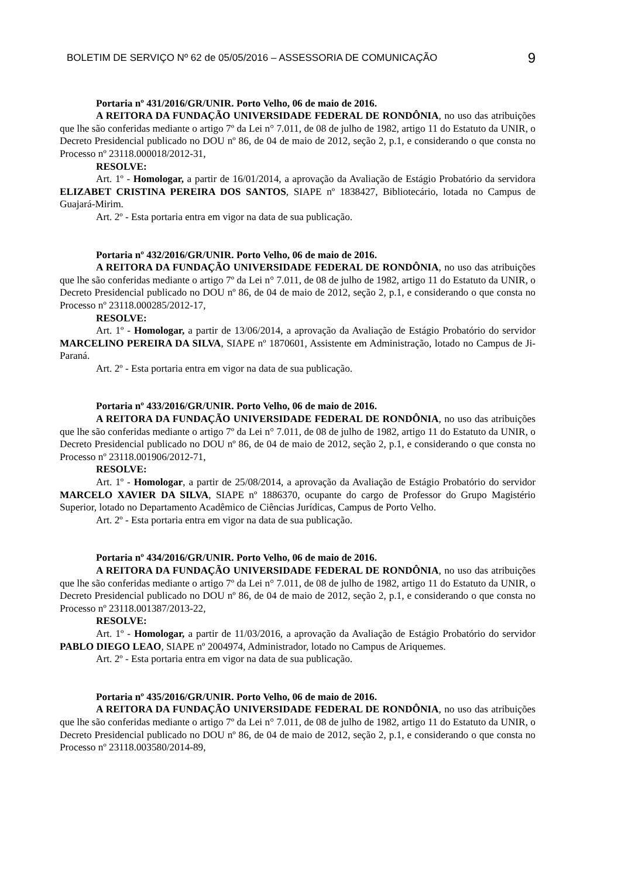BOLETIM DE SERVIÇO Nº 62 de 05/05/2016 – ASSESSORIA DE COMUNICAÇÃO 9
Portaria nº 431/2016/GR/UNIR. Porto Velho, 06 de maio de 2016.
A REITORA DA FUNDAÇÃO UNIVERSIDADE FEDERAL DE RONDÔNIA, no uso das atribuições que lhe são conferidas mediante o artigo 7º da Lei n° 7.011, de 08 de julho de 1982, artigo 11 do Estatuto da UNIR, o Decreto Presidencial publicado no DOU nº 86, de 04 de maio de 2012, seção 2, p.1, e considerando o que consta no Processo nº 23118.000018/2012-31,
RESOLVE:
Art. 1º - Homologar, a partir de 16/01/2014, a aprovação da Avaliação de Estágio Probatório da servidora ELIZABET CRISTINA PEREIRA DOS SANTOS, SIAPE nº 1838427, Bibliotecário, lotada no Campus de Guajará-Mirim.
Art. 2º - Esta portaria entra em vigor na data de sua publicação.
Portaria nº 432/2016/GR/UNIR. Porto Velho, 06 de maio de 2016.
A REITORA DA FUNDAÇÃO UNIVERSIDADE FEDERAL DE RONDÔNIA, no uso das atribuições que lhe são conferidas mediante o artigo 7º da Lei n° 7.011, de 08 de julho de 1982, artigo 11 do Estatuto da UNIR, o Decreto Presidencial publicado no DOU nº 86, de 04 de maio de 2012, seção 2, p.1, e considerando o que consta no Processo nº 23118.000285/2012-17,
RESOLVE:
Art. 1º - Homologar, a partir de 13/06/2014, a aprovação da Avaliação de Estágio Probatório do servidor MARCELINO PEREIRA DA SILVA, SIAPE nº 1870601, Assistente em Administração, lotado no Campus de Ji-Paraná.
Art. 2º - Esta portaria entra em vigor na data de sua publicação.
Portaria nº 433/2016/GR/UNIR. Porto Velho, 06 de maio de 2016.
A REITORA DA FUNDAÇÃO UNIVERSIDADE FEDERAL DE RONDÔNIA, no uso das atribuições que lhe são conferidas mediante o artigo 7º da Lei n° 7.011, de 08 de julho de 1982, artigo 11 do Estatuto da UNIR, o Decreto Presidencial publicado no DOU nº 86, de 04 de maio de 2012, seção 2, p.1, e considerando o que consta no Processo nº 23118.001906/2012-71,
RESOLVE:
Art. 1º - Homologar, a partir de 25/08/2014, a aprovação da Avaliação de Estágio Probatório do servidor MARCELO XAVIER DA SILVA, SIAPE nº 1886370, ocupante do cargo de Professor do Grupo Magistério Superior, lotado no Departamento Acadêmico de Ciências Jurídicas, Campus de Porto Velho.
Art. 2º - Esta portaria entra em vigor na data de sua publicação.
Portaria nº 434/2016/GR/UNIR. Porto Velho, 06 de maio de 2016.
A REITORA DA FUNDAÇÃO UNIVERSIDADE FEDERAL DE RONDÔNIA, no uso das atribuições que lhe são conferidas mediante o artigo 7º da Lei n° 7.011, de 08 de julho de 1982, artigo 11 do Estatuto da UNIR, o Decreto Presidencial publicado no DOU nº 86, de 04 de maio de 2012, seção 2, p.1, e considerando o que consta no Processo nº 23118.001387/2013-22,
RESOLVE:
Art. 1º - Homologar, a partir de 11/03/2016, a aprovação da Avaliação de Estágio Probatório do servidor PABLO DIEGO LEAO, SIAPE nº 2004974, Administrador, lotado no Campus de Ariquemes.
Art. 2º - Esta portaria entra em vigor na data de sua publicação.
Portaria nº 435/2016/GR/UNIR. Porto Velho, 06 de maio de 2016.
A REITORA DA FUNDAÇÃO UNIVERSIDADE FEDERAL DE RONDÔNIA, no uso das atribuições que lhe são conferidas mediante o artigo 7º da Lei n° 7.011, de 08 de julho de 1982, artigo 11 do Estatuto da UNIR, o Decreto Presidencial publicado no DOU nº 86, de 04 de maio de 2012, seção 2, p.1, e considerando o que consta no Processo nº 23118.003580/2014-89,